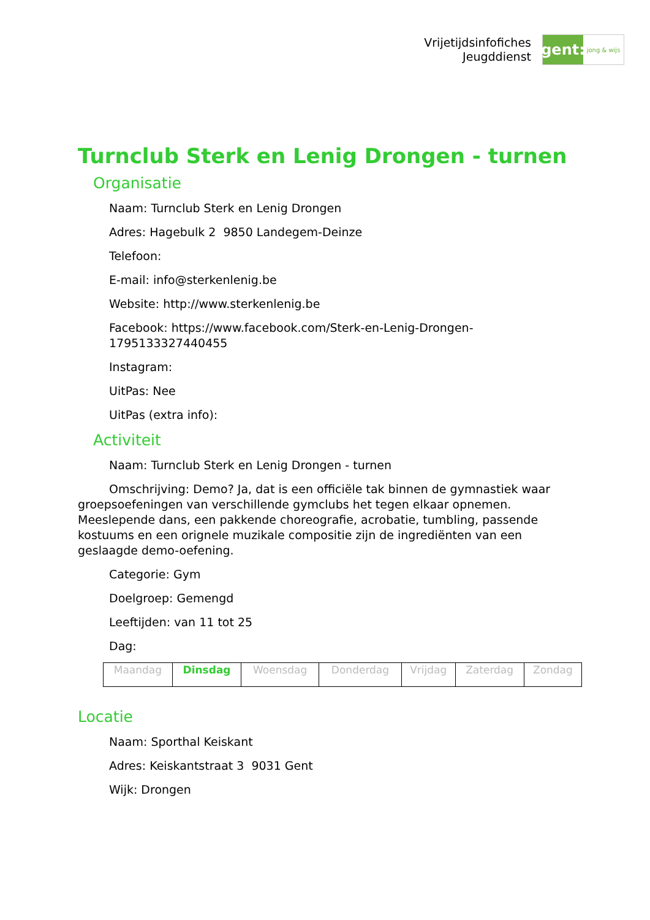Vrijetijdsinfofiches
Jeugddienst
gent:
jong & wijs
Turnclub Sterk en Lenig Drongen - turnen
Organisatie
Naam: Turnclub Sterk en Lenig Drongen
Adres: Hagebulk 2 9850 Landegem-Deinze
Telefoon:
E-mail: info@sterkenlenig.be
Website: http://www.sterkenlenig.be
Facebook: https://www.facebook.com/Sterk-en-Lenig-Drongen-1795133327440455
Instagram:
UitPas: Nee
UitPas (extra info):
Activiteit
Naam: Turnclub Sterk en Lenig Drongen - turnen
Omschrijving: Demo? Ja, dat is een officiële tak binnen de gymnastiek waar groepsoefeningen van verschillende gymclubs het tegen elkaar opnemen. Meeslepende dans, een pakkende choreografie, acrobatie, tumbling, passende kostuums en een orignele muzikale compositie zijn de ingrediënten van een geslaagde demo-oefening.
Categorie: Gym
Doelgroep: Gemengd
Leeftijden: van 11 tot 25
Dag:
| Maandag | Dinsdag | Woensdag | Donderdag | Vrijdag | Zaterdag | Zondag |
Locatie
Naam: Sporthal Keiskant
Adres: Keiskantstraat 3 9031 Gent
Wijk: Drongen